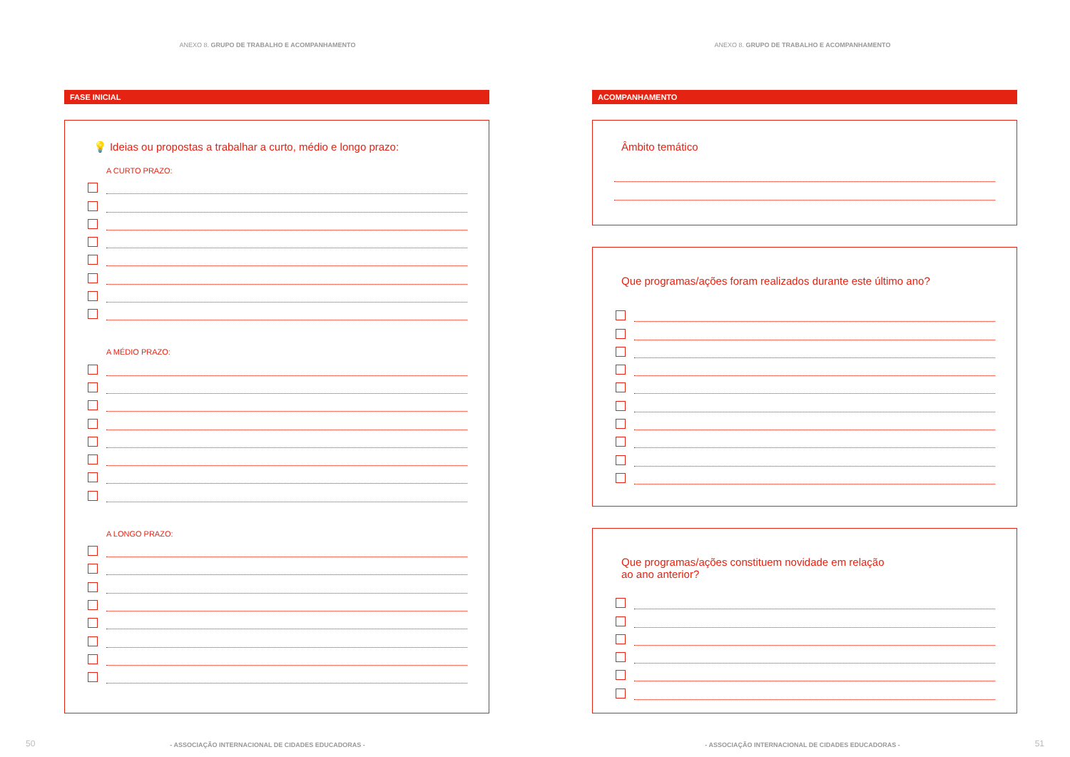ANEXO 8. GRUPO DE TRABALHO E ACOMPANHAMENTO
FASE INICIAL
💡 Ideias ou propostas a trabalhar a curto, médio e longo prazo:
A CURTO PRAZO:
A MÉDIO PRAZO:
A LONGO PRAZO:
50
- ASSOCIAÇÃO INTERNACIONAL DE CIDADES EDUCADORAS -
ANEXO 8. GRUPO DE TRABALHO E ACOMPANHAMENTO
ACOMPANHAMENTO
Âmbito temático
Que programas/ações foram realizados durante este último ano?
Que programas/ações constituem novidade em relação
ao ano anterior?
51
- ASSOCIAÇÃO INTERNACIONAL DE CIDADES EDUCADORAS -